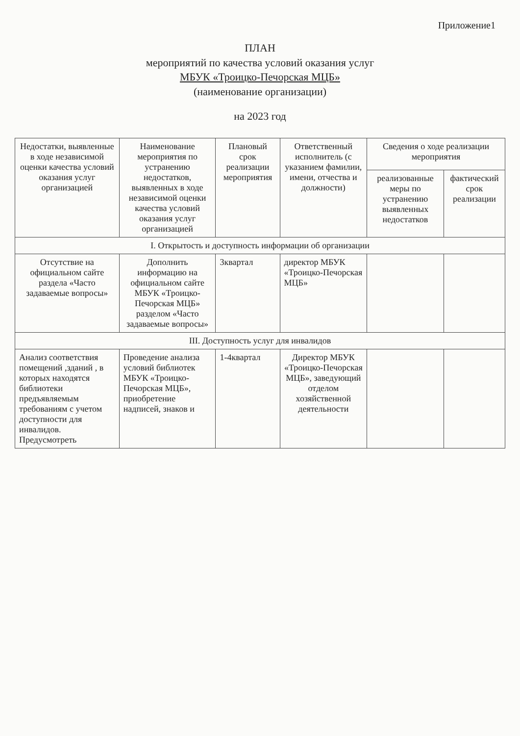Приложение1
ПЛАН
мероприятий по качества условий оказания услуг
МБУК «Троицко-Печорская МЦБ»
(наименование организации)
на 2023 год
| Недостатки, выявленные в ходе независимой оценки качества условий оказания услуг организацией | Наименование мероприятия по устранению недостатков, выявленных в ходе независимой оценки качества условий оказания услуг организацией | Плановый срок реализации мероприятия | Ответственный исполнитель (с указанием фамилии, имени, отчества и должности) | Сведения о ходе реализации мероприятия | |
| --- | --- | --- | --- | --- | --- |
| | | | | реализованные меры по устранению выявленных недостатков | фактический срок реализации |
| I. Открытость и доступность информации об организации | | | | | |
| Отсутствие на официальном сайте раздела «Часто задаваемые вопросы» | Дополнить информацию на официальном сайте МБУК «Троицко-Печорская МЦБ» разделом «Часто задаваемые вопросы» | 3квартал | директор МБУК «Троицко-Печорская МЦБ» | | |
| III. Доступность услуг для инвалидов | | | | | |
| Анализ соответствия помещений ,зданий , в которых находятся библиотеки предъявляемым требованиям с учетом доступности для инвалидов. Предусмотреть | Проведение анализа условий библиотек МБУК «Троицко-Печорская МЦБ», приобретение надписей, знаков и | 1-4квартал | Директор МБУК «Троицко-Печорская МЦБ», заведующий отделом хозяйственной деятельности | | |